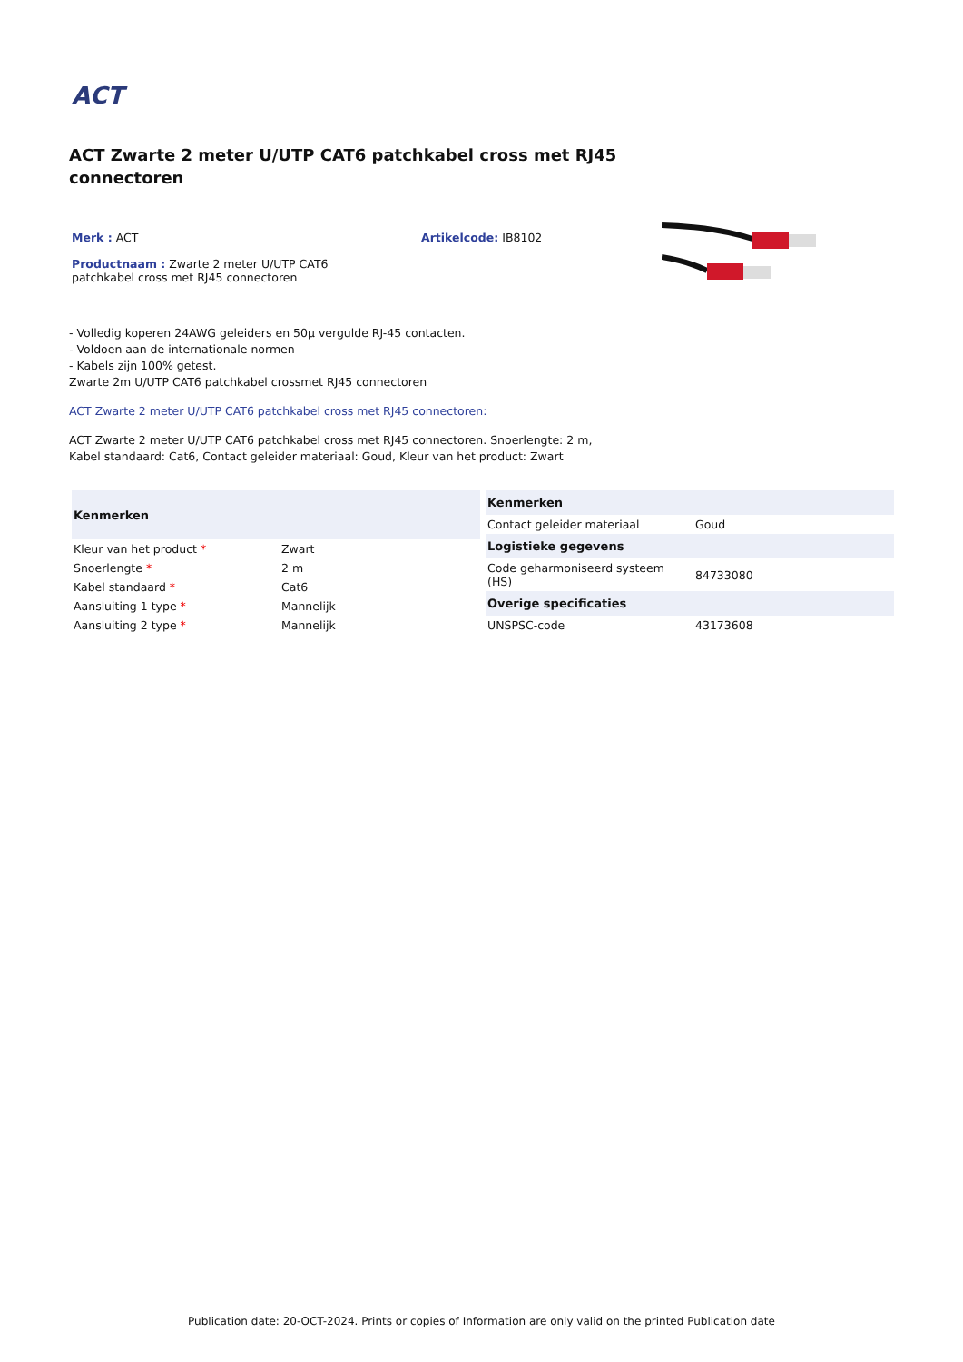ACT
ACT Zwarte 2 meter U/UTP CAT6 patchkabel cross met RJ45 connectoren
Merk : ACT
Productnaam : Zwarte 2 meter U/UTP CAT6 patchkabel cross met RJ45 connectoren
Artikelcode: IB8102
- Volledig koperen 24AWG geleiders en 50µ vergulde RJ-45 contacten.
- Voldoen aan de internationale normen
- Kabels zijn 100% getest.
Zwarte 2m U/UTP CAT6 patchkabel crossmet RJ45 connectoren
ACT Zwarte 2 meter U/UTP CAT6 patchkabel cross met RJ45 connectoren:
ACT Zwarte 2 meter U/UTP CAT6 patchkabel cross met RJ45 connectoren. Snoerlengte: 2 m, Kabel standaard: Cat6, Contact geleider materiaal: Goud, Kleur van het product: Zwart
| Kenmerken | |
| --- | --- |
| Kleur van het product * | Zwart |
| Snoerlengte * | 2 m |
| Kabel standaard * | Cat6 |
| Aansluiting 1 type * | Mannelijk |
| Aansluiting 2 type * | Mannelijk |
| Kenmerken | |
| --- | --- |
| Contact geleider materiaal | Goud |
| Logistieke gegevens | |
| Code geharmoniseerd systeem (HS) | 84733080 |
| Overige specificaties | |
| UNSPSC-code | 43173608 |
Publication date: 20-OCT-2024. Prints or copies of Information are only valid on the printed Publication date